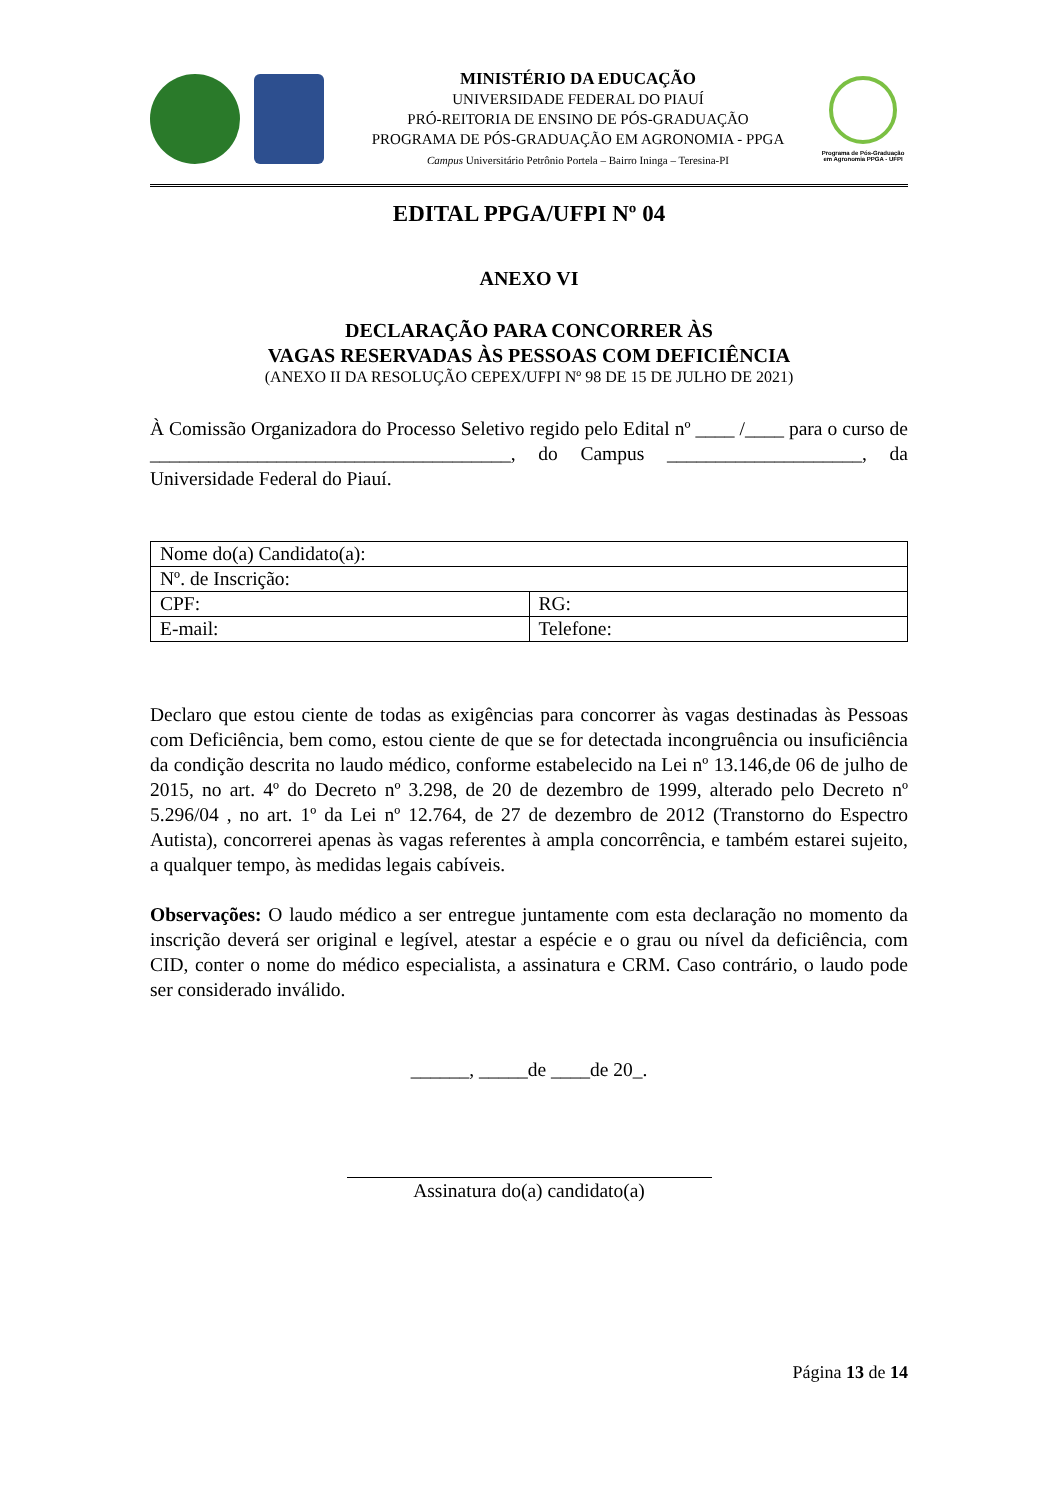MINISTÉRIO DA EDUCAÇÃO
UNIVERSIDADE FEDERAL DO PIAUÍ
PRÓ-REITORIA DE ENSINO DE PÓS-GRADUAÇÃO
PROGRAMA DE PÓS-GRADUAÇÃO EM AGRONOMIA - PPGA
Campus Universitário Petrônio Portela – Bairro Ininga – Teresina-PI
Programa de Pós-Graduação em Agronomia PPGA - UFPI
EDITAL PPGA/UFPI Nº 04
ANEXO VI
DECLARAÇÃO PARA CONCORRER ÀS
VAGAS RESERVADAS ÀS PESSOAS COM DEFICIÊNCIA
(ANEXO II DA RESOLUÇÃO CEPEX/UFPI Nº 98 DE 15 DE JULHO DE 2021)
À Comissão Organizadora do Processo Seletivo regido pelo Edital nº ____ /____ para o curso de _____________________________________, do Campus ____________________, da Universidade Federal do Piauí.
| Nome do(a) Candidato(a): | |
| Nº. de Inscrição: | |
| CPF: | RG: |
| E-mail: | Telefone: |
Declaro que estou ciente de todas as exigências para concorrer às vagas destinadas às Pessoas com Deficiência, bem como, estou ciente de que se for detectada incongruência ou insuficiência da condição descrita no laudo médico, conforme estabelecido na Lei nº 13.146,de 06 de julho de 2015, no art. 4º do Decreto nº 3.298, de 20 de dezembro de 1999, alterado pelo Decreto nº 5.296/04 , no art. 1º da Lei nº 12.764, de 27 de dezembro de 2012 (Transtorno do Espectro Autista), concorrerei apenas às vagas referentes à ampla concorrência, e também estarei sujeito, a qualquer tempo, às medidas legais cabíveis.
Observações: O laudo médico a ser entregue juntamente com esta declaração no momento da inscrição deverá ser original e legível, atestar a espécie e o grau ou nível da deficiência, com CID, conter o nome do médico especialista, a assinatura e CRM. Caso contrário, o laudo pode ser considerado inválido.
______, _____de ____de 20_.
Assinatura do(a) candidato(a)
Página 13 de 14